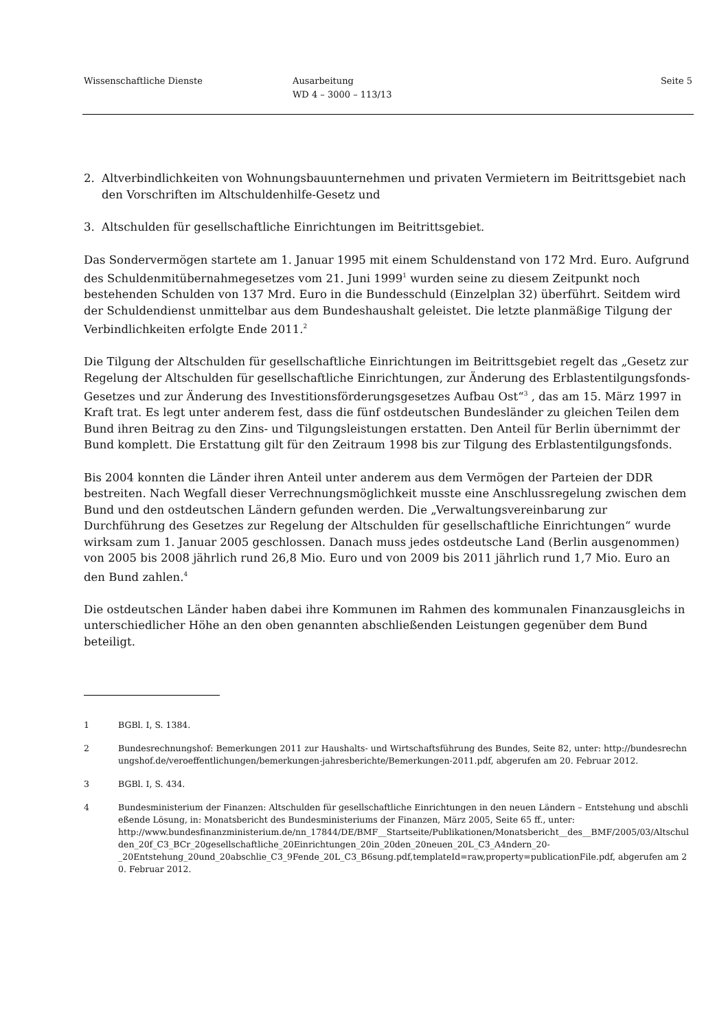Wissenschaftliche Dienste Ausarbeitung
WD 4 – 3000 – 113/13
Seite 5
2. Altverbindlichkeiten von Wohnungsbauunternehmen und privaten Vermietern im Beitrittsgebiet nach den Vorschriften im Altschuldenhilfe-Gesetz und
3. Altschulden für gesellschaftliche Einrichtungen im Beitrittsgebiet.
Das Sondervermögen startete am 1. Januar 1995 mit einem Schuldenstand von 172 Mrd. Euro. Aufgrund des Schuldenmitübernahmegesetzes vom 21. Juni 1999<sup>1</sup> wurden seine zu diesem Zeitpunkt noch bestehenden Schulden von 137 Mrd. Euro in die Bundesschuld (Einzelplan 32) überführt. Seitdem wird der Schuldendienst unmittelbar aus dem Bundeshaushalt geleistet. Die letzte planmäßige Tilgung der Verbindlichkeiten erfolgte Ende 2011.<sup>2</sup>
Die Tilgung der Altschulden für gesellschaftliche Einrichtungen im Beitrittsgebiet regelt das „Gesetz zur Regelung der Altschulden für gesellschaftliche Einrichtungen, zur Änderung des Erblastentilgungsfonds-Gesetzes und zur Änderung des Investitionsförderungsgesetzes Aufbau Ost“<sup>3</sup> , das am 15. März 1997 in Kraft trat. Es legt unter anderem fest, dass die fünf ostdeutschen Bundesländer zu gleichen Teilen dem Bund ihren Beitrag zu den Zins- und Tilgungsleistungen erstatten. Den Anteil für Berlin übernimmt der Bund komplett. Die Erstattung gilt für den Zeitraum 1998 bis zur Tilgung des Erblastentilgungsfonds.
Bis 2004 konnten die Länder ihren Anteil unter anderem aus dem Vermögen der Parteien der DDR bestreiten. Nach Wegfall dieser Verrechnungsmöglichkeit musste eine Anschlussregelung zwischen dem Bund und den ostdeutschen Ländern gefunden werden. Die „Verwaltungsvereinbarung zur Durchführung des Gesetzes zur Regelung der Altschulden für gesellschaftliche Einrichtungen“ wurde wirksam zum 1. Januar 2005 geschlossen. Danach muss jedes ostdeutsche Land (Berlin ausgenommen) von 2005 bis 2008 jährlich rund 26,8 Mio. Euro und von 2009 bis 2011 jährlich rund 1,7 Mio. Euro an den Bund zahlen.<sup>4</sup>
Die ostdeutschen Länder haben dabei ihre Kommunen im Rahmen des kommunalen Finanzausgleichs in unterschiedlicher Höhe an den oben genannten abschließenden Leistungen gegenüber dem Bund beteiligt.
1 BGBl. I, S. 1384.
2 Bundesrechnungshof: Bemerkungen 2011 zur Haushalts- und Wirtschaftsführung des Bundes, Seite 82, unter: http://bundesrechnungshof.de/veroeffentlichungen/bemerkungen-jahresberichte/Bemerkungen-2011.pdf, abgerufen am 20. Februar 2012.
3 BGBl. I, S. 434.
4 Bundesministerium der Finanzen: Altschulden für gesellschaftliche Einrichtungen in den neuen Ländern – Entstehung und abschließende Lösung, in: Monatsbericht des Bundesministeriums der Finanzen, März 2005, Seite 65 ff., unter:
http://www.bundesfinanzministerium.de/nn_17844/DE/BMF__Startseite/Publikationen/Monatsbericht__des__BMF/2005/03/Altschulden_20f_C3_BCr_20gesellschaftliche_20Einrichtungen_20in_20den_20neuen_20L_C3_A4ndern_20-
_20Entstehung_20und_20abschlie_C3_9Fende_20L_C3_B6sung.pdf,templateId=raw,property=publicationFile.pdf, abgerufen am 20. Februar 2012.